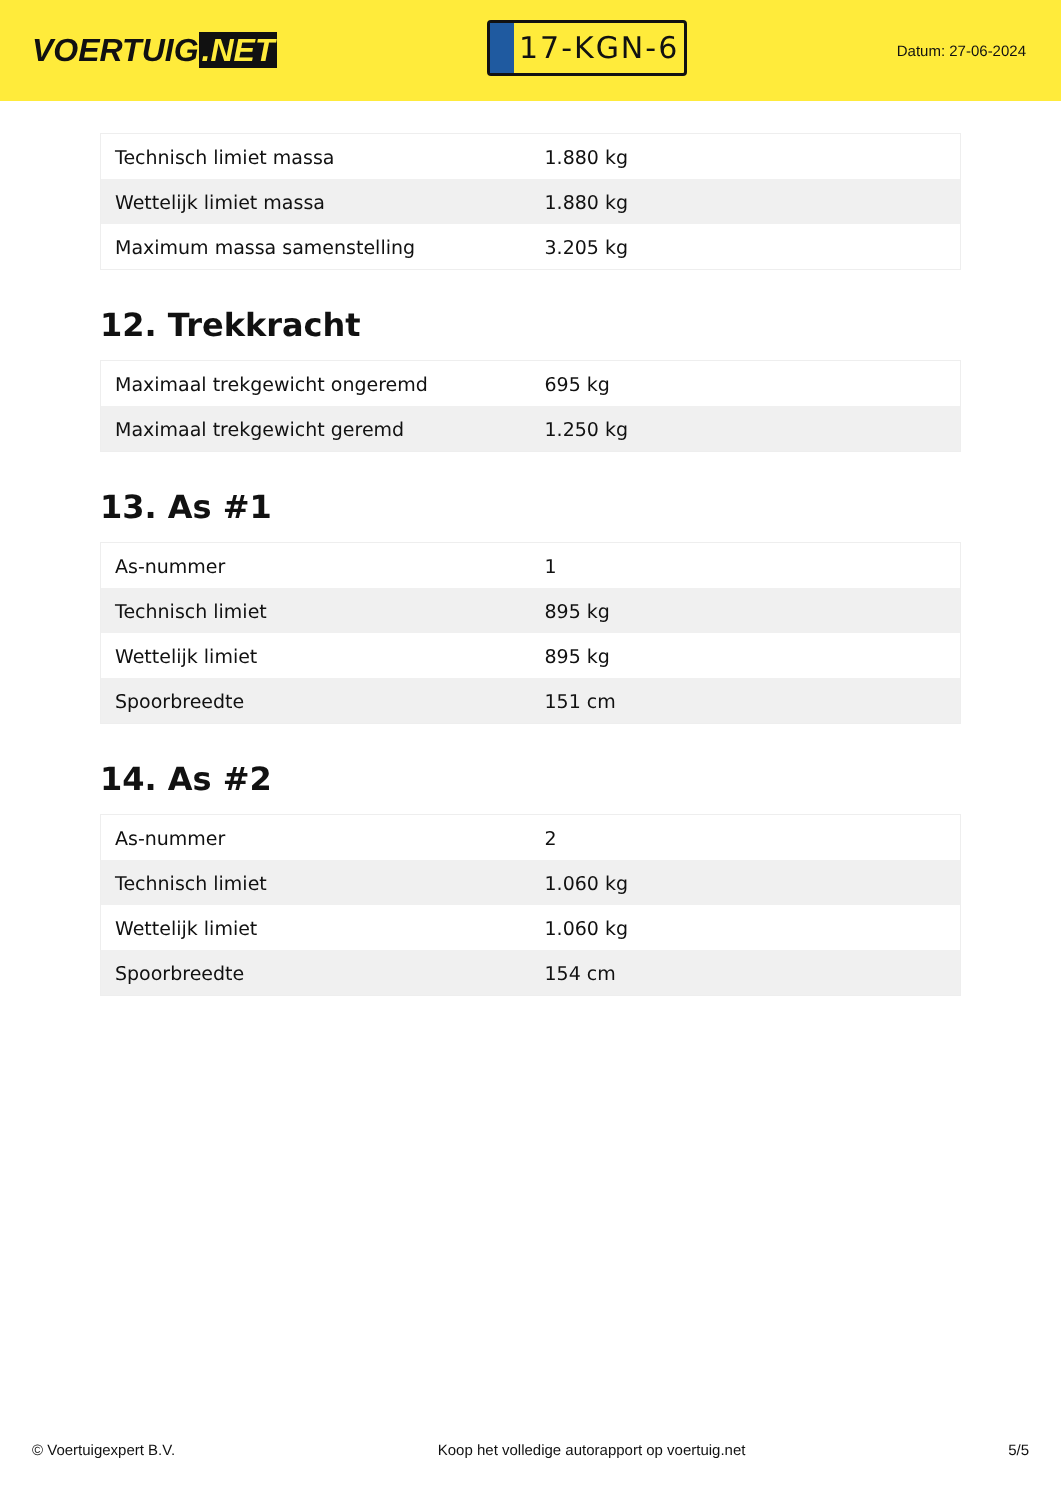VOERTUIG.NET
17-KGN-6
Datum: 27-06-2024
| Technisch limiet massa | 1.880 kg |
| Wettelijk limiet massa | 1.880 kg |
| Maximum massa samenstelling | 3.205 kg |
12. Trekkracht
| Maximaal trekgewicht ongeremd | 695 kg |
| Maximaal trekgewicht geremd | 1.250 kg |
13. As #1
| As-nummer | 1 |
| Technisch limiet | 895 kg |
| Wettelijk limiet | 895 kg |
| Spoorbreedte | 151 cm |
14. As #2
| As-nummer | 2 |
| Technisch limiet | 1.060 kg |
| Wettelijk limiet | 1.060 kg |
| Spoorbreedte | 154 cm |
© Voertuigexpert B.V. Koop het volledige autorapport op voertuig.net 5/5